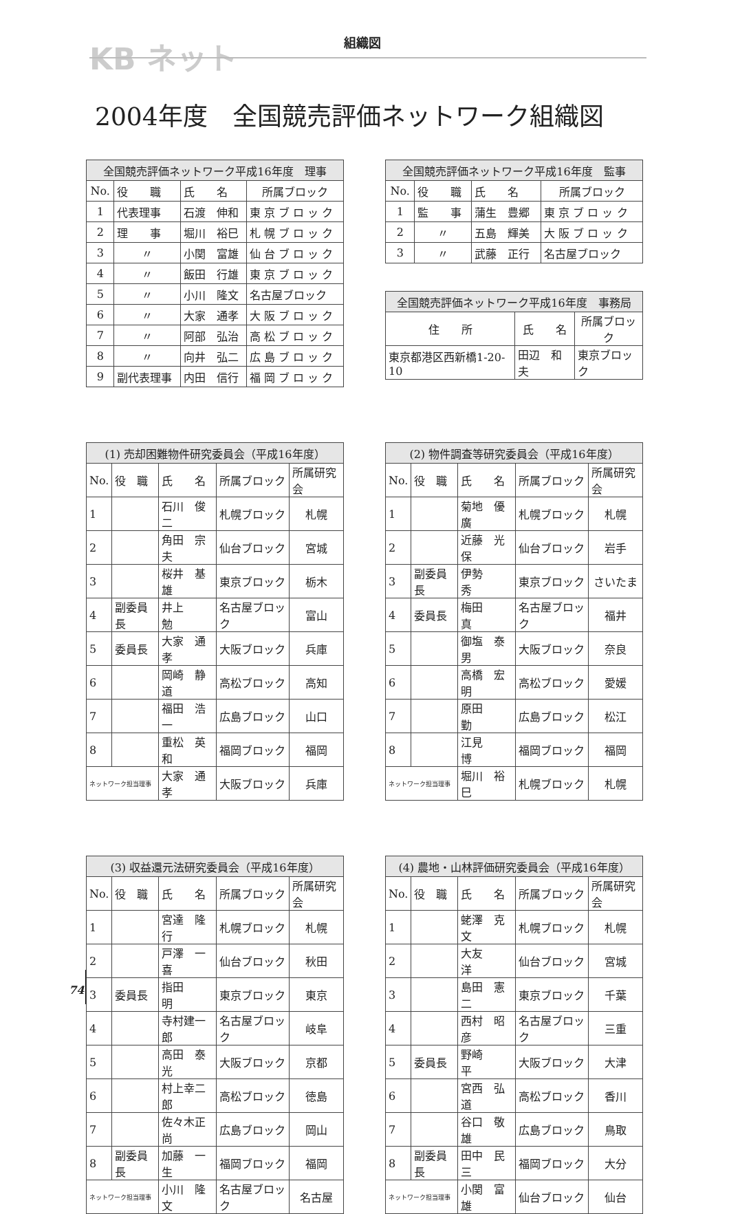KB ネット 組織図
2004年度　全国競売評価ネットワーク組織図
| 全国競売評価ネットワーク平成16年度 理事 | | | |
| --- | --- | --- | --- |
| No. | 役 職 | 氏 名 | 所属ブロック |
| 1 | 代表理事 | 石渡 伸和 | 東 京 ブ ロ ッ ク |
| 2 | 理 事 | 堀川 裕巳 | 札 幌 ブ ロ ッ ク |
| 3 | 〃 | 小関 富雄 | 仙 台 ブ ロ ッ ク |
| 4 | 〃 | 飯田 行雄 | 東 京 ブ ロ ッ ク |
| 5 | 〃 | 小川 隆文 | 名古屋ブロック |
| 6 | 〃 | 大家 通孝 | 大 阪 ブ ロ ッ ク |
| 7 | 〃 | 阿部 弘治 | 高 松 ブ ロ ッ ク |
| 8 | 〃 | 向井 弘二 | 広 島 ブ ロ ッ ク |
| 9 | 副代表理事 | 内田 信行 | 福 岡 ブ ロ ッ ク |
| 全国競売評価ネットワーク平成16年度 監事 | | | |
| --- | --- | --- | --- |
| No. | 役 職 | 氏 名 | 所属ブロック |
| 1 | 監 事 | 蒲生 豊郷 | 東 京 ブ ロ ッ ク |
| 2 | 〃 | 五島 輝美 | 大 阪 ブ ロ ッ ク |
| 3 | 〃 | 武藤 正行 | 名古屋ブロック |
| 全国競売評価ネットワーク平成16年度 事務局 | | |
| --- | --- | --- |
| 住 所 | 氏 名 | 所属ブロック |
| 東京都港区西新橋1-20-10 | 田辺 和夫 | 東京ブロック |
| (1) 売却困難物件研究委員会（平成16年度） | | | | |
| --- | --- | --- | --- | --- |
| No. | 役 職 | 氏 名 | 所属ブロック | 所属研究会 |
| 1 | | 石川 俊二 | 札幌ブロック | 札幌 |
| 2 | | 角田 宗夫 | 仙台ブロック | 宮城 |
| 3 | | 桜井 基雄 | 東京ブロック | 栃木 |
| 4 | 副委員長 | 井上 勉 | 名古屋ブロック | 富山 |
| 5 | 委員長 | 大家 通孝 | 大阪ブロック | 兵庫 |
| 6 | | 岡崎 静道 | 高松ブロック | 高知 |
| 7 | | 福田 浩一 | 広島ブロック | 山口 |
| 8 | | 重松 英和 | 福岡ブロック | 福岡 |
| ネットワーク担当理事 | | 大家 通孝 | 大阪ブロック | 兵庫 |
| (2) 物件調査等研究委員会（平成16年度） | | | | |
| --- | --- | --- | --- | --- |
| No. | 役 職 | 氏 名 | 所属ブロック | 所属研究会 |
| 1 | | 菊地 優廣 | 札幌ブロック | 札幌 |
| 2 | | 近藤 光保 | 仙台ブロック | 岩手 |
| 3 | 副委員長 | 伊勢 秀 | 東京ブロック | さいたま |
| 4 | 委員長 | 梅田 真 | 名古屋ブロック | 福井 |
| 5 | | 御塩 泰男 | 大阪ブロック | 奈良 |
| 6 | | 高橋 宏明 | 高松ブロック | 愛媛 |
| 7 | | 原田 勤 | 広島ブロック | 松江 |
| 8 | | 江見 博 | 福岡ブロック | 福岡 |
| ネットワーク担当理事 | | 堀川 裕巳 | 札幌ブロック | 札幌 |
| (3) 収益還元法研究委員会（平成16年度） | | | | |
| --- | --- | --- | --- | --- |
| No. | 役 職 | 氏 名 | 所属ブロック | 所属研究会 |
| 1 | | 宮達 隆行 | 札幌ブロック | 札幌 |
| 2 | | 戸澤 一喜 | 仙台ブロック | 秋田 |
| 3 | 委員長 | 指田 明 | 東京ブロック | 東京 |
| 4 | | 寺村建一郎 | 名古屋ブロック | 岐阜 |
| 5 | | 高田 泰光 | 大阪ブロック | 京都 |
| 6 | | 村上幸二郎 | 高松ブロック | 徳島 |
| 7 | | 佐々木正尚 | 広島ブロック | 岡山 |
| 8 | 副委員長 | 加藤 一生 | 福岡ブロック | 福岡 |
| ネットワーク担当理事 | | 小川 隆文 | 名古屋ブロック | 名古屋 |
| (4) 農地・山林評価研究委員会（平成16年度） | | | | |
| --- | --- | --- | --- | --- |
| No. | 役 職 | 氏 名 | 所属ブロック | 所属研究会 |
| 1 | | 蛯澤 克文 | 札幌ブロック | 札幌 |
| 2 | | 大友 洋 | 仙台ブロック | 宮城 |
| 3 | | 島田 憲二 | 東京ブロック | 千葉 |
| 4 | | 西村 昭彦 | 名古屋ブロック | 三重 |
| 5 | 委員長 | 野崎 平 | 大阪ブロック | 大津 |
| 6 | | 宮西 弘道 | 高松ブロック | 香川 |
| 7 | | 谷口 敬雄 | 広島ブロック | 鳥取 |
| 8 | 副委員長 | 田中 民三 | 福岡ブロック | 大分 |
| ネットワーク担当理事 | | 小関 富雄 | 仙台ブロック | 仙台 |
74